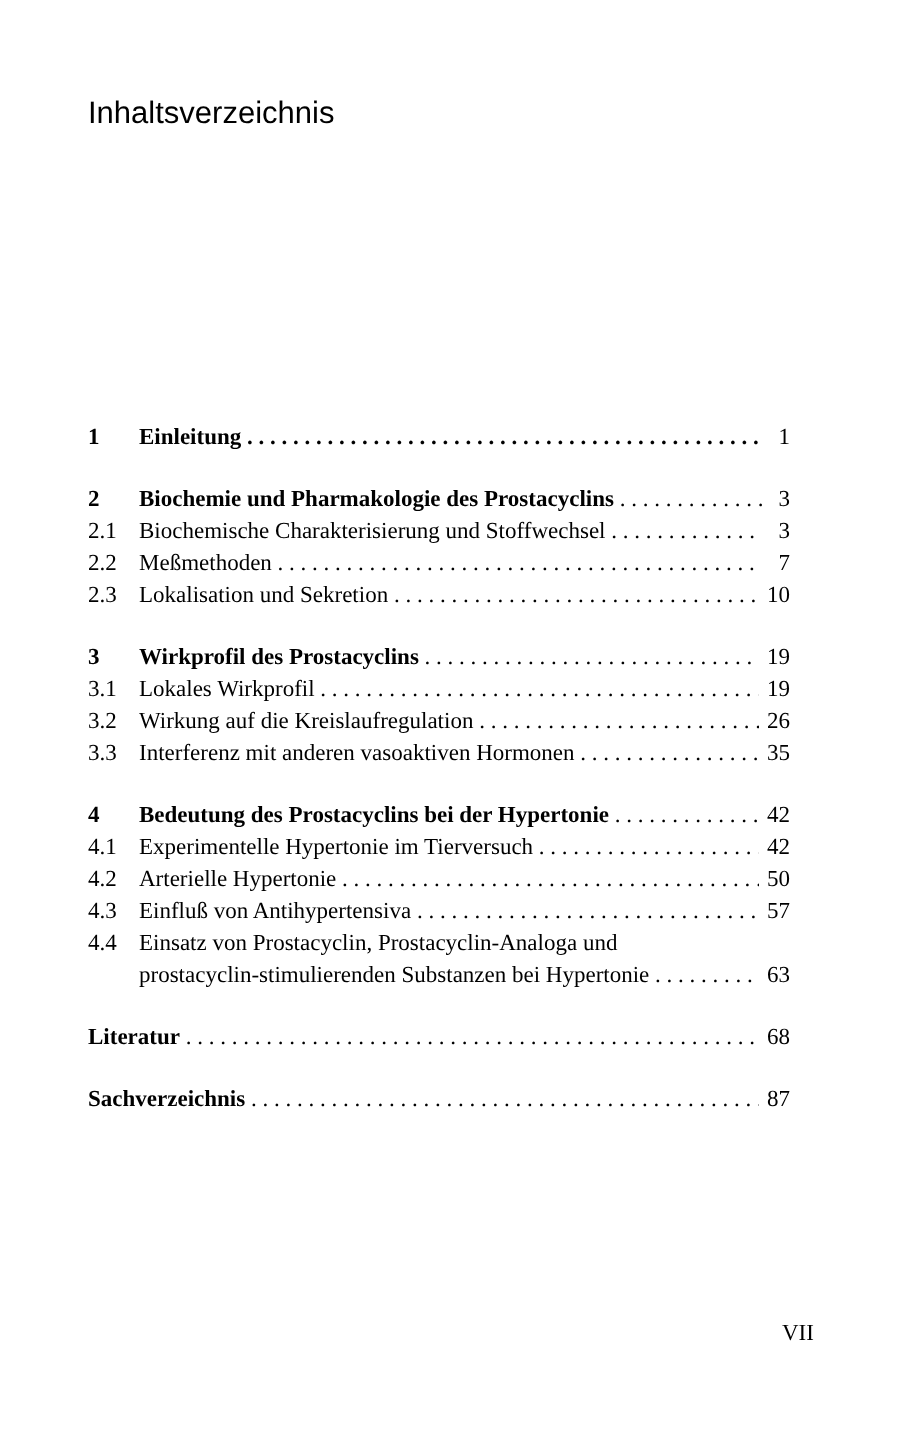Inhaltsverzeichnis
1 Einleitung 1
2 Biochemie und Pharmakologie des Prostacyclins 3
2.1 Biochemische Charakterisierung und Stoffwechsel 3
2.2 Meßmethoden 7
2.3 Lokalisation und Sekretion 10
3 Wirkprofil des Prostacyclins 19
3.1 Lokales Wirkprofil 19
3.2 Wirkung auf die Kreislaufregulation 26
3.3 Interferenz mit anderen vasoaktiven Hormonen 35
4 Bedeutung des Prostacyclins bei der Hypertonie 42
4.1 Experimentelle Hypertonie im Tierversuch 42
4.2 Arterielle Hypertonie 50
4.3 Einfluß von Antihypertensiva 57
4.4 Einsatz von Prostacyclin, Prostacyclin-Analoga und
prostacyclin-stimulierenden Substanzen bei Hypertonie 63
Literatur 68
Sachverzeichnis 87
VII